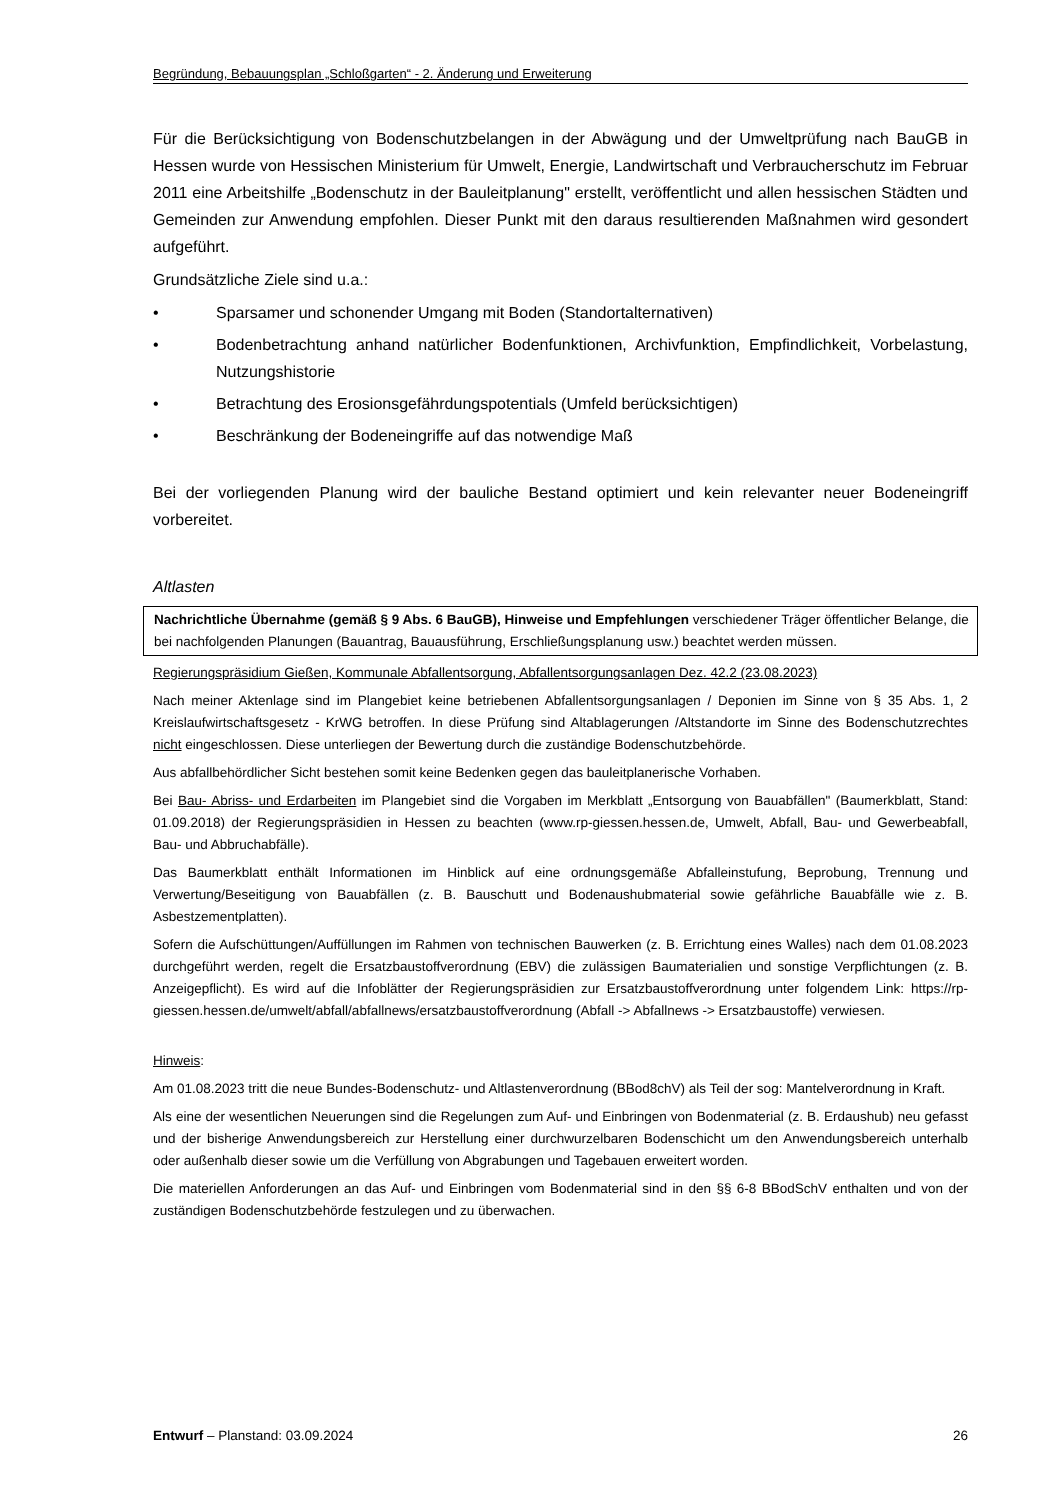Begründung, Bebauungsplan „Schloßgarten“ - 2. Änderung und Erweiterung
Für die Berücksichtigung von Bodenschutzbelangen in der Abwägung und der Umweltprüfung nach BauGB in Hessen wurde von Hessischen Ministerium für Umwelt, Energie, Landwirtschaft und Verbraucherschutz im Februar 2011 eine Arbeitshilfe „Bodenschutz in der Bauleitplanung" erstellt, veröffentlicht und allen hessischen Städten und Gemeinden zur Anwendung empfohlen. Dieser Punkt mit den daraus resultierenden Maßnahmen wird gesondert aufgeführt.
Grundsätzliche Ziele sind u.a.:
• Sparsamer und schonender Umgang mit Boden (Standortalternativen)
• Bodenbetrachtung anhand natürlicher Bodenfunktionen, Archivfunktion, Empfindlichkeit, Vorbelastung, Nutzungshistorie
• Betrachtung des Erosionsgefährdungspotentials (Umfeld berücksichtigen)
• Beschränkung der Bodeneingriffe auf das notwendige Maß
Bei der vorliegenden Planung wird der bauliche Bestand optimiert und kein relevanter neuer Bodeneingriff vorbereitet.
Altlasten
Nachrichtliche Übernahme (gemäß § 9 Abs. 6 BauGB), Hinweise und Empfehlungen verschiedener Träger öffentlicher Belange, die bei nachfolgenden Planungen (Bauantrag, Bauausführung, Erschließungsplanung usw.) beachtet werden müssen.
Regierungspräsidium Gießen, Kommunale Abfallentsorgung, Abfallentsorgungsanlagen Dez. 42.2 (23.08.2023)
Nach meiner Aktenlage sind im Plangebiet keine betriebenen Abfallentsorgungsanlagen / Deponien im Sinne von § 35 Abs. 1, 2 Kreislaufwirtschaftsgesetz - KrWG betroffen. In diese Prüfung sind Altablagerungen /Altstandorte im Sinne des Bodenschutzrechtes nicht eingeschlossen. Diese unterliegen der Bewertung durch die zuständige Bodenschutzbehörde.
Aus abfallbehördlicher Sicht bestehen somit keine Bedenken gegen das bauleitplanerische Vorhaben.
Bei Bau- Abriss- und Erdarbeiten im Plangebiet sind die Vorgaben im Merkblatt „Entsorgung von Bauabfällen" (Baumerkblatt, Stand: 01.09.2018) der Regierungspräsidien in Hessen zu beachten (www.rp-giessen.hessen.de, Umwelt, Abfall, Bau- und Gewerbeabfall, Bau- und Abbruchabfälle).
Das Baumerkblatt enthält Informationen im Hinblick auf eine ordnungsgemäße Abfalleinstufung, Beprobung, Trennung und Verwertung/Beseitigung von Bauabfällen (z. B. Bauschutt und Bodenaushubmaterial sowie gefährliche Bauabfälle wie z. B. Asbestzementplatten).
Sofern die Aufschüttungen/Auffüllungen im Rahmen von technischen Bauwerken (z. B. Errichtung eines Walles) nach dem 01.08.2023 durchgeführt werden, regelt die Ersatzbaustoffverordnung (EBV) die zulässigen Baumaterialien und sonstige Verpflichtungen (z. B. Anzeigepflicht). Es wird auf die Infoblätter der Regierungspräsidien zur Ersatzbaustoffverordnung unter folgendem Link: https://rp-giessen.hessen.de/umwelt/abfall/abfallnews/ersatzbaustoffverordnung (Abfall -> Abfallnews -> Ersatzbaustoffe) verwiesen.
Hinweis:
Am 01.08.2023 tritt die neue Bundes-Bodenschutz- und Altlastenverordnung (BBod8chV) als Teil der sog: Mantelverordnung in Kraft.
Als eine der wesentlichen Neuerungen sind die Regelungen zum Auf- und Einbringen von Bodenmaterial (z. B. Erdaushub) neu gefasst und der bisherige Anwendungsbereich zur Herstellung einer durchwurzelbaren Bodenschicht um den Anwendungsbereich unterhalb oder außenhalb dieser sowie um die Verfüllung von Abgrabungen und Tagebauen erweitert worden.
Die materiellen Anforderungen an das Auf- und Einbringen vom Bodenmaterial sind in den §§ 6-8 BBodSchV enthalten und von der zuständigen Bodenschutzbehörde festzulegen und zu überwachen.
Entwurf – Planstand: 03.09.2024 26